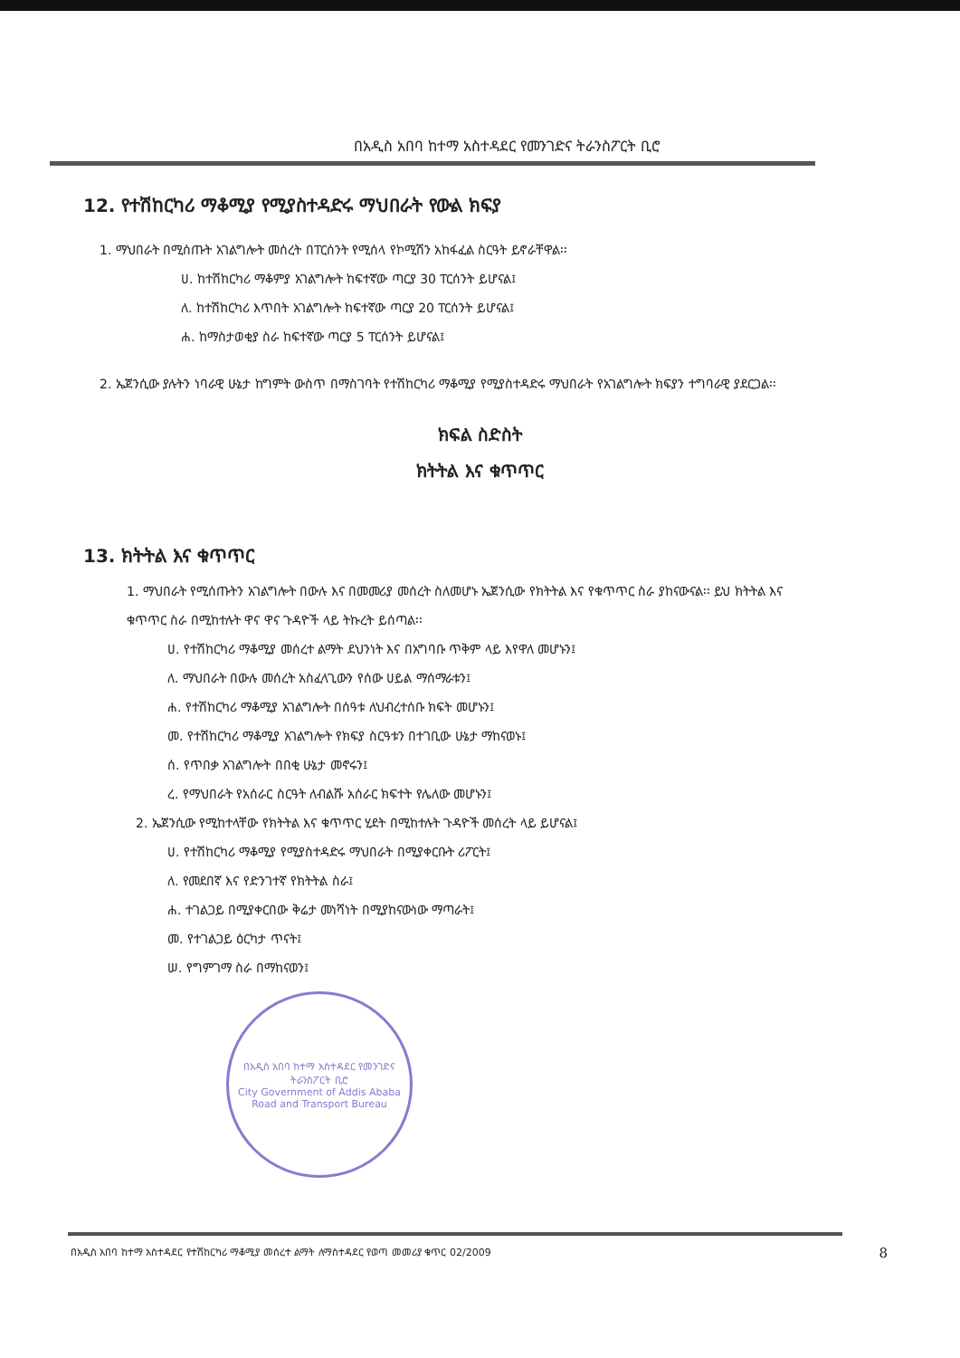በአዲስ አበባ ከተማ አስተዳደር የመንገድና ትራንስፖርት ቢሮ
12. የተሽከርካሪ ማቆሚያ የሚያስተዳድሩ ማህበራት የውል ክፍያ
1. ማህበራት በሚሰጡት አገልግሎት መሰረት በፐርሰንት የሚሰላ የኮሚሽን አከፋፈል ስርዓት ይኖራቸዋል፡፡
ሀ. ከተሽከርካሪ ማቆምያ አገልግሎት ከፍተኛው ጣርያ 30 ፐርሰንት ይሆናል፤
ለ. ከተሽከርካሪ እጥበት አገልግሎት ከፍተኛው ጣርያ 20 ፐርሰንት ይሆናል፤
ሐ. ከማስታወቂያ ስራ ከፍተኛው ጣርያ 5 ፐርሰንት ይሆናል፤
2. ኤጀንሲው ያሉትን ነባራዊ ሁኔታ ከግምት ውስጥ በማስገባት የተሽከርካሪ ማቆሚያ የሚያስተዳድሩ ማህበራት የአገልግሎት ክፍያን ተግባራዊ ያደርጋል፡፡
ክፍል ስድስት
ክትትል እና ቁጥጥር
13. ክትትል እና ቁጥጥር
1. ማህበራት የሚሰጡትን አገልግሎት በውሉ እና በመመሪያ መሰረት ስለመሆኑ ኤጀንሲው የክትትል እና የቁጥጥር ስራ ያከናውናል፡፡ ይህ ክትትል እና ቁጥጥር ስራ በሚከተሉት ዋና ዋና ጉዳዮች ላይ ትኩረት ይሰጣል፡፡
ሀ. የተሽከርካሪ ማቆሚያ መሰረተ ልማት ደህንነት እና በአግባቡ ጥቅም ላይ እየዋለ መሆኑን፤
ለ. ማህበራት በውሉ መሰረት አስፈላጊውን የሰው ሀይል ማሰማራቱን፤
ሐ. የተሽከርካሪ ማቆሚያ አገልግሎት በሰዓቱ ለህብረተሰቡ ክፍት መሆኑን፤
መ. የተሽከርካሪ ማቆሚያ አገልግሎት የክፍያ ስርዓቱን በተገቢው ሁኔታ ማከናወኑ፤
ሰ. የጥበቃ አገልግሎት በበቂ ሁኔታ መኖሩን፤
ረ. የማህበራት የአሰራር ስርዓት ለብልሹ አሰራር ክፍተት የሌለው መሆኑን፤
2. ኤጀንሲው የሚከተላቸው የክትትል እና ቁጥጥር ሂደት በሚከተሉት ጉዳዮች መሰረት ላይ ይሆናል፤
ሀ. የተሽከርካሪ ማቆሚያ የሚያስተዳድሩ ማህበራት በሚያቀርቡት ሪፖርት፤
ለ. የመደበኛ እና የድንገተኛ የክትትል ስራ፤
ሐ. ተገልጋይ በሚያቀርበው ቅሬታ መነሻነት በሚያከናውነው ማጣራት፤
መ. የተገልጋይ ዕርካታ ጥናት፤
ሠ. የግምገማ ስራ በማከናወን፤
በአዲስ አበባ ከተማ አስተዳደር የመንገድና ትራንስፖርት ቢሮ
City Government of Addis Ababa
Road and Transport Bureau
በአዲስ አበባ ከተማ አስተዳደር የተሽከርካሪ ማቆሚያ መሰረተ ልማት ለማስተዳደር የወጣ መመሪያ ቁጥር 02/2009 8